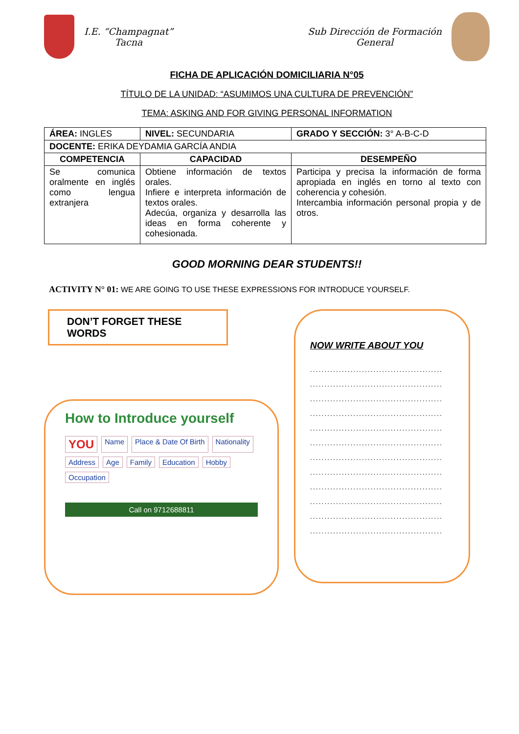I.E. “Champagnat”
Tacna
Sub Dirección de Formación
General
FICHA DE APLICACIÓN DOMICILIARIA N°05
TÍTULO DE LA UNIDAD: “ASUMIMOS UNA CULTURA DE PREVENCIÓN”
TEMA: ASKING AND FOR GIVING PERSONAL INFORMATION
| ÁREA: INGLES | NIVEL: SECUNDARIA | GRADO Y SECCIÓN: 3° A-B-C-D |
| DOCENTE: ERIKA DEYDAMIA GARCÍA ANDIA | | |
| COMPETENCIA | CAPACIDAD | DESEMPEÑO |
| Se comunica oralmente en inglés como lengua extranjera | Obtiene información de textos orales. Infiere e interpreta información de textos orales. Adecúa, organiza y desarrolla las ideas en forma coherente y cohesionada. | Participa y precisa la información de forma apropiada en inglés en torno al texto con coherencia y cohesión. Intercambia información personal propia y de otros. |
GOOD MORNING DEAR STUDENTS!!
ACTIVITY N° 01: WE ARE GOING TO USE THESE EXPRESSIONS FOR INTRODUCE YOURSELF.
DON’T FORGET THESE WORDS
How to Introduce yourself
YOU Name Place & Date Of Birth Nationality Address Age Family Education Hobby Occupation
Call on 9712688811
NOW WRITE ABOUT YOU
..............................................
..............................................
..............................................
..............................................
..............................................
..............................................
..............................................
..............................................
..............................................
..............................................
..............................................
..............................................